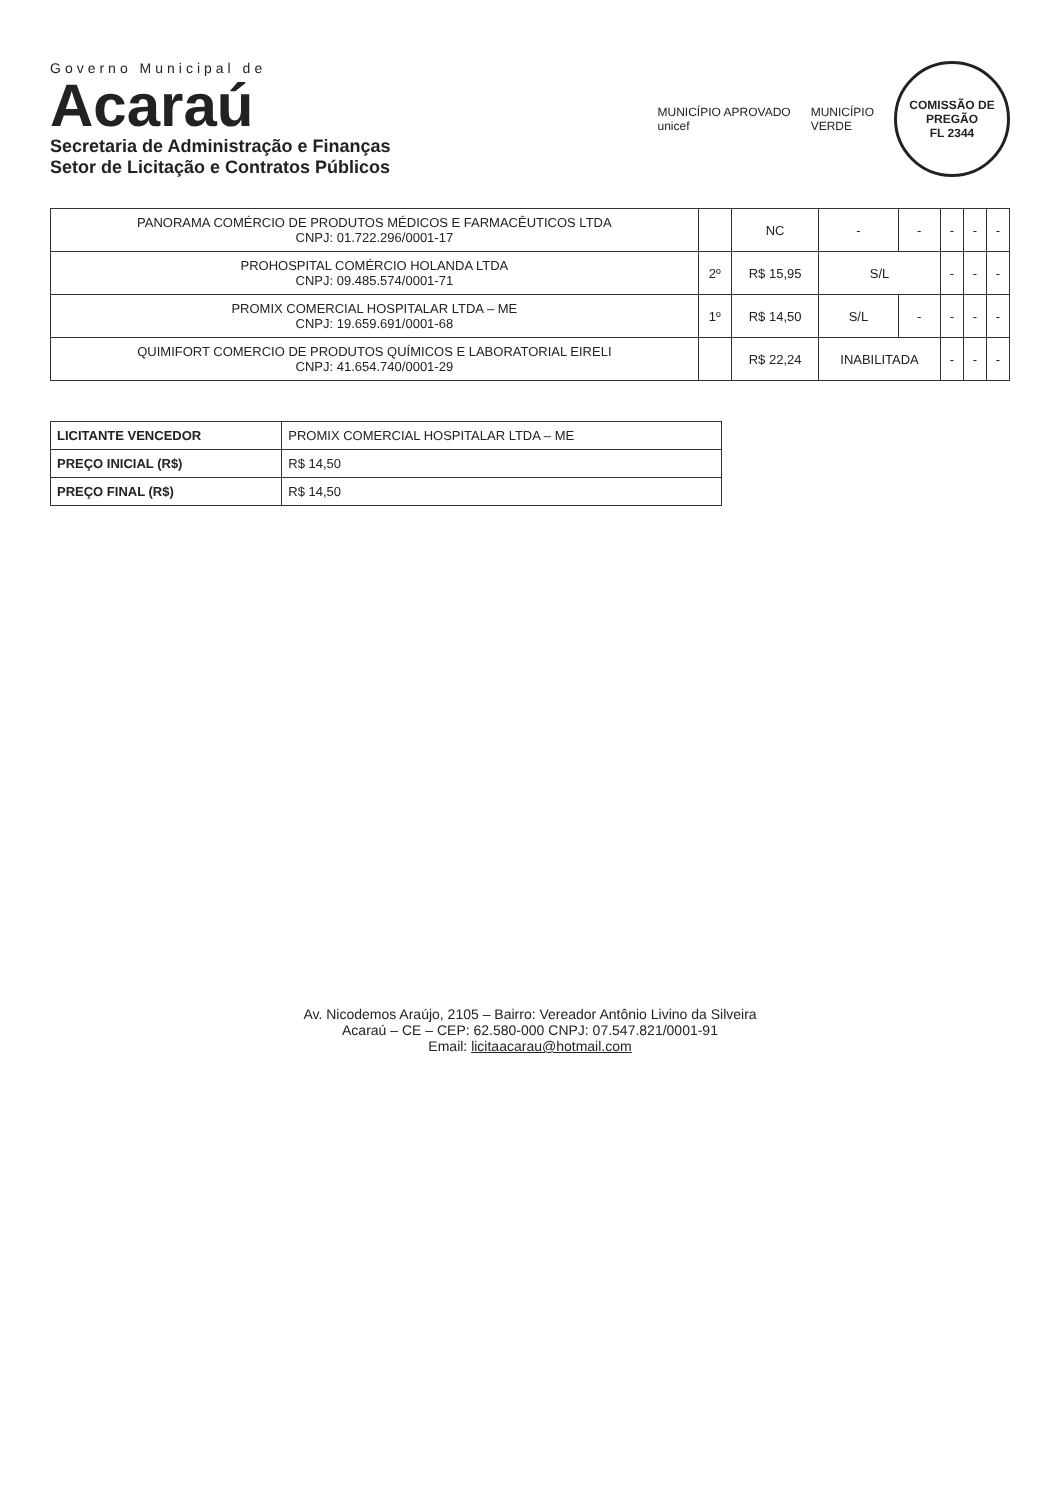Governo Municipal de
Acaraú
Secretaria de Administração e Finanças
Setor de Licitação e Contratos Públicos
MUNICÍPIO APROVADO
unicef
MUNICÍPIO
VERDE
COMISSÃO DE PREGÃO
FL 2344
| PANORAMA COMÉRCIO DE PRODUTOS MÉDICOS E FARMACÊUTICOS LTDA CNPJ: 01.722.296/0001-17 | | NC | - | - | - | - | - |
| PROHOSPITAL COMÉRCIO HOLANDA LTDA CNPJ: 09.485.574/0001-71 | 2º | R$ 15,95 | S/L | | - | - | - |
| PROMIX COMERCIAL HOSPITALAR LTDA – ME CNPJ: 19.659.691/0001-68 | 1º | R$ 14,50 | S/L | - | - | - | - |
| QUIMIFORT COMERCIO DE PRODUTOS QUÍMICOS E LABORATORIAL EIRELI CNPJ: 41.654.740/0001-29 | | R$ 22,24 | INABILITADA | | - | - | - |
| LICITANTE VENCEDOR | PROMIX COMERCIAL HOSPITALAR LTDA – ME |
| PREÇO INICIAL (R$) | R$ 14,50 |
| PREÇO FINAL (R$) | R$ 14,50 |
Av. Nicodemos Araújo, 2105 – Bairro: Vereador Antônio Livino da Silveira
Acaraú – CE – CEP: 62.580-000 CNPJ: 07.547.821/0001-91
Email: licitaacarau@hotmail.com